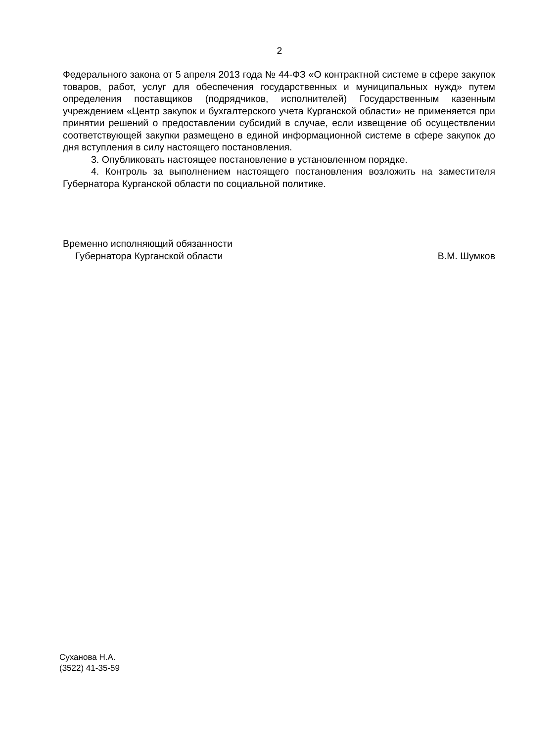2
Федерального закона от 5 апреля 2013 года № 44-ФЗ «О контрактной системе в сфере закупок товаров, работ, услуг для обеспечения государственных и муниципальных нужд» путем определения поставщиков (подрядчиков, исполнителей) Государственным казенным учреждением «Центр закупок и бухгалтерского учета Курганской области» не применяется при принятии решений о предоставлении субсидий в случае, если извещение об осуществлении соответствующей закупки размещено в единой информационной системе в сфере закупок до дня вступления в силу настоящего постановления.
3. Опубликовать настоящее постановление в установленном порядке.
4. Контроль за выполнением настоящего постановления возложить на заместителя Губернатора Курганской области по социальной политике.
Временно исполняющий обязанности
Губернатора Курганской области В.М. Шумков
Суханова Н.А.
(3522) 41-35-59